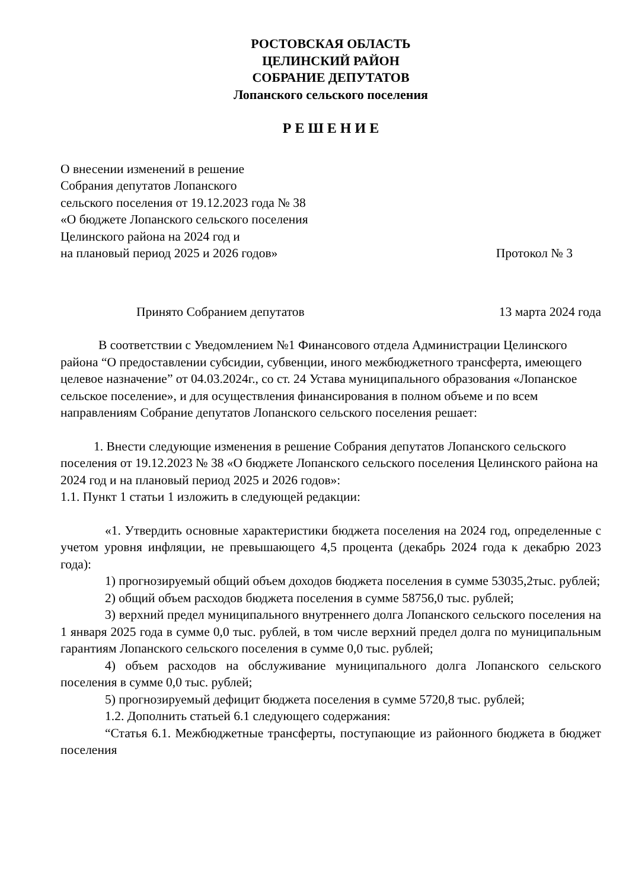РОСТОВСКАЯ ОБЛАСТЬ
ЦЕЛИНСКИЙ РАЙОН
СОБРАНИЕ ДЕПУТАТОВ
Лопанского сельского поселения
Р Е Ш Е Н И Е
О внесении изменений в решение
Собрания депутатов Лопанского
сельского поселения от 19.12.2023 года № 38
«О бюджете Лопанского сельского поселения
Целинского района на 2024 год и
на плановый период 2025 и 2026 годов»
Протокол № 3
Принято Собранием депутатов 13 марта 2024 года
В соответствии с Уведомлением №1 Финансового отдела Администрации Целинского района “О предоставлении субсидии, субвенции, иного межбюджетного трансферта, имеющего целевое назначение” от 04.03.2024г., со ст. 24 Устава муниципального образования «Лопанское сельское поселение», и для осуществления финансирования в полном объеме и по всем направлениям Собрание депутатов Лопанского сельского поселения решает:
1. Внести следующие изменения в решение Собрания депутатов Лопанского сельского поселения от 19.12.2023 № 38 «О бюджете Лопанского сельского поселения Целинского района на 2024 год и на плановый период 2025 и 2026 годов»:
1.1. Пункт 1 статьи 1 изложить в следующей редакции:
«1. Утвердить основные характеристики бюджета поселения на 2024 год, определенные с учетом уровня инфляции, не превышающего 4,5 процента (декабрь 2024 года к декабрю 2023 года):
1) прогнозируемый общий объем доходов бюджета поселения в сумме 53035,2тыс. рублей;
2) общий объем расходов бюджета поселения в сумме 58756,0 тыс. рублей;
3) верхний предел муниципального внутреннего долга Лопанского сельского поселения на 1 января 2025 года в сумме 0,0 тыс. рублей, в том числе верхний предел долга по муниципальным гарантиям Лопанского сельского поселения в сумме 0,0 тыс. рублей;
4) объем расходов на обслуживание муниципального долга Лопанского сельского поселения в сумме 0,0 тыс. рублей;
5) прогнозируемый дефицит бюджета поселения в сумме 5720,8 тыс. рублей;
1.2. Дополнить статьей 6.1 следующего содержания:
“Статья 6.1. Межбюджетные трансферты, поступающие из районного бюджета в бюджет поселения